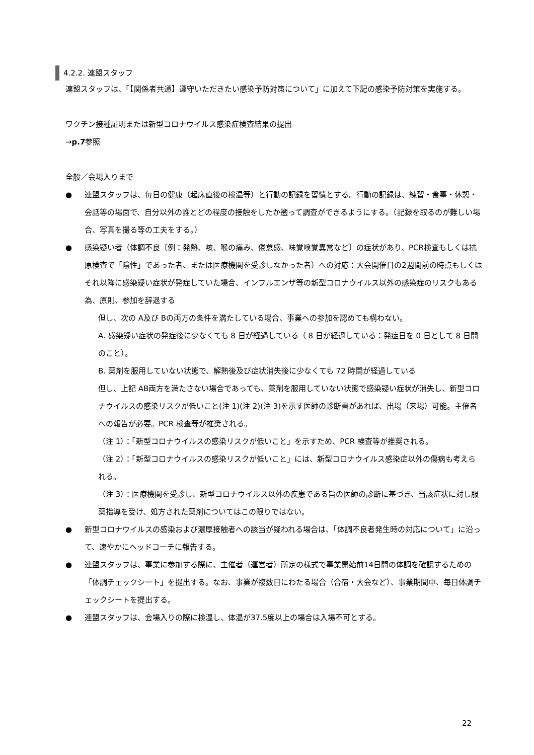4.2.2. 連盟スタッフ
連盟スタッフは、「【関係者共通】遵守いただきたい感染予防対策について」に加えて下記の感染予防対策を実施する。
ワクチン接種証明または新型コロナウイルス感染症検査結果の提出
→p.7参照
全般／会場入りまで
● 連盟スタッフは、毎日の健康（起床直後の検温等）と行動の記録を習慣とする。行動の記録は、練習・食事・休憩・会話等の場面で、自分以外の誰とどの程度の接触をしたか遡って調査ができるようにする。（記録を取るのが難しい場合、写真を撮る等の工夫をする。）
● 感染疑い者（体調不良〔例：発熱、咳、喉の痛み、倦怠感、味覚嗅覚異常など〕の症状があり、PCR検査もしくは抗原検査で「陰性」であった者、または医療機関を受診しなかった者）への対応：大会開催日の2週間前の時点もしくはそれ以降に感染疑い症状が発症していた場合、インフルエンザ等の新型コロナウイルス以外の感染症のリスクもある為、原則、参加を辞退する
但し、次の A及び Bの両方の条件を満たしている場合、事業への参加を認めても構わない。
A. 感染疑い症状の発症後に少なくても 8 日が経過している（ 8 日が経過している：発症日を 0 日として 8 日間のこと）。
B. 薬剤を服用していない状態で、解熱後及び症状消失後に少なくても 72 時間が経過している
但し、上記 AB両方を満たさない場合であっても、薬剤を服用していない状態で感染疑い症状が消失し、新型コロナウイルスの感染リスクが低いこと(注 1)(注 2)(注 3)を示す医師の診断書があれば、出場（来場）可能。主催者への報告が必要。PCR 検査等が推奨される。
（注 1）：「新型コロナウイルスの感染リスクが低いこと」を示すため、PCR 検査等が推奨される。
（注 2）：「新型コロナウイルスの感染リスクが低いこと」には、新型コロナウイルス感染症以外の傷病も考えられる。
（注 3）：医療機関を受診し、新型コロナウイルス以外の疾患である旨の医師の診断に基づき、当該症状に対し服薬指導を受け、処方された薬剤についてはこの限りではない。
● 新型コロナウイルスの感染および濃厚接触者への該当が疑われる場合は、「体調不良者発生時の対応について」に沿って、速やかにヘッドコーチに報告する。
● 連盟スタッフは、事業に参加する際に、主催者（運営者）所定の様式で事業開始前14日間の体調を確認するための「体調チェックシート」を提出する。なお、事業が複数日にわたる場合（合宿・大会など）、事業期間中、毎日体調チェックシートを提出する。
● 連盟スタッフは、会場入りの際に検温し、体温が37.5度以上の場合は入場不可とする。
22